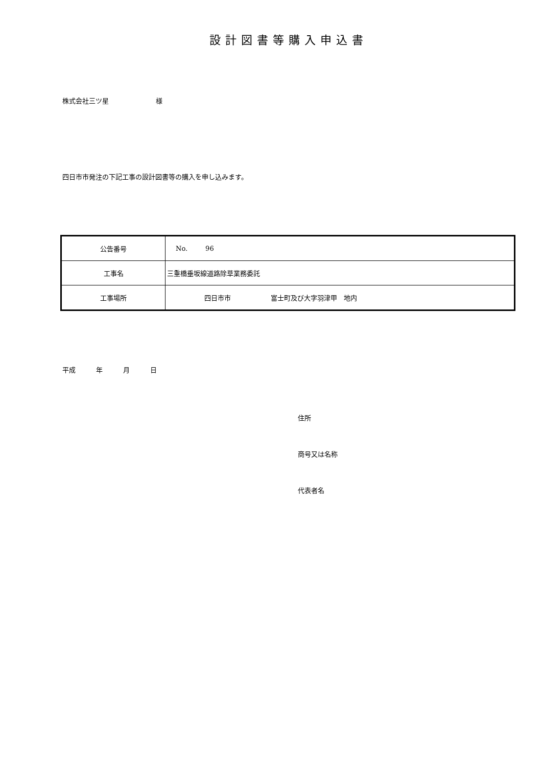設計図書等購入申込書
株式会社三ツ星 様
四日市市発注の下記工事の設計図書等の購入を申し込みます。
| 公告番号 | No. 96 |
| 工事名 | 三重橋垂坂線道路除草業務委託 |
| 工事場所 | 四日市市 富士町及び大字羽津甲 地内 |
平成 年 月 日
住所
商号又は名称
代表者名